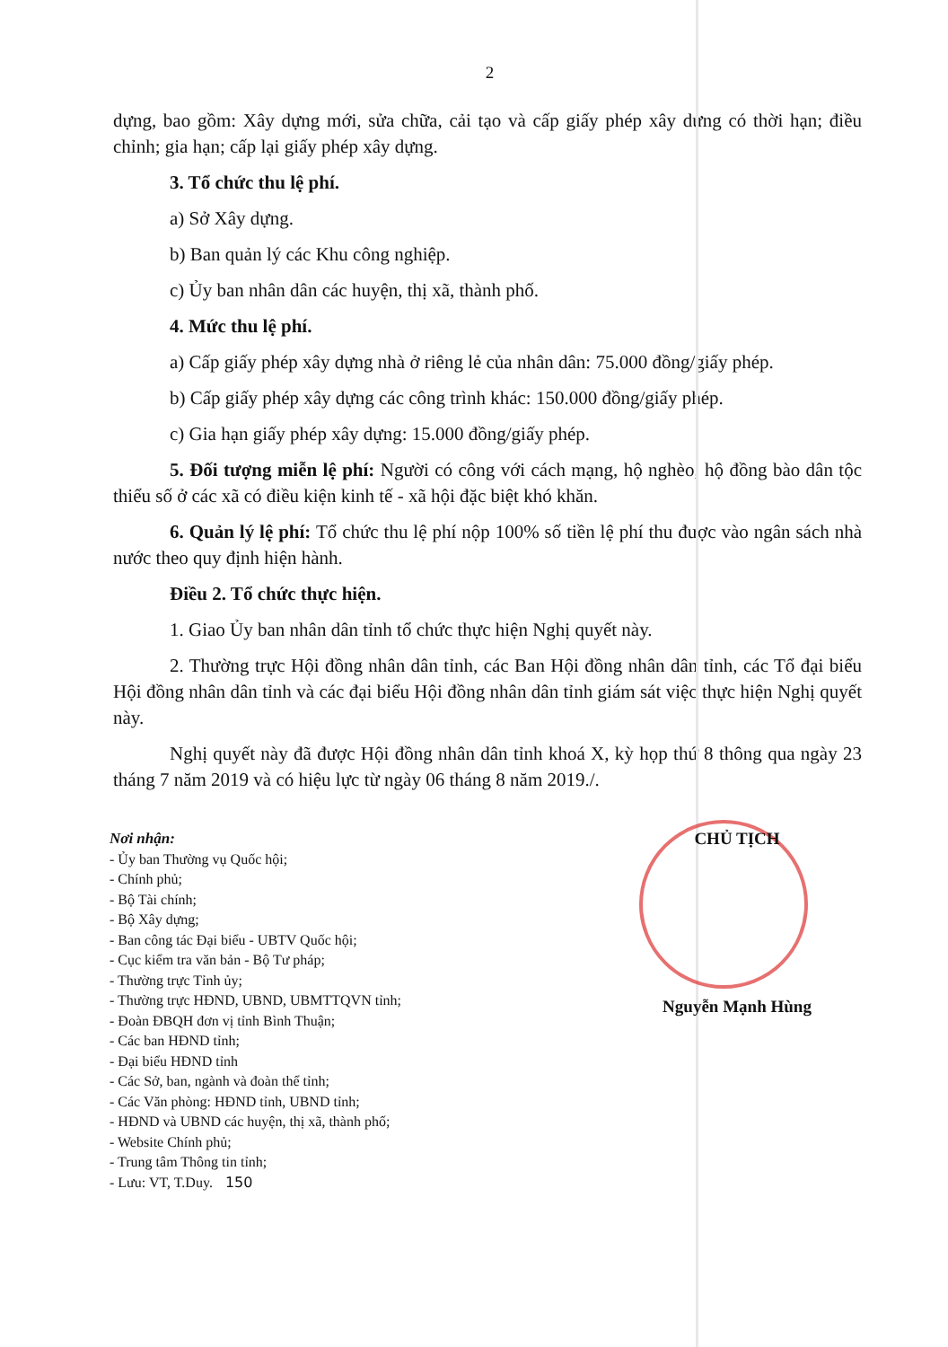2
dựng, bao gồm: Xây dựng mới, sửa chữa, cải tạo và cấp giấy phép xây dựng có thời hạn; điều chỉnh; gia hạn; cấp lại giấy phép xây dựng.
3. Tổ chức thu lệ phí.
a) Sở Xây dựng.
b) Ban quản lý các Khu công nghiệp.
c) Ủy ban nhân dân các huyện, thị xã, thành phố.
4. Mức thu lệ phí.
a) Cấp giấy phép xây dựng nhà ở riêng lẻ của nhân dân: 75.000 đồng/giấy phép.
b) Cấp giấy phép xây dựng các công trình khác: 150.000 đồng/giấy phép.
c) Gia hạn giấy phép xây dựng: 15.000 đồng/giấy phép.
5. Đối tượng miễn lệ phí: Người có công với cách mạng, hộ nghèo, hộ đồng bào dân tộc thiểu số ở các xã có điều kiện kinh tế - xã hội đặc biệt khó khăn.
6. Quản lý lệ phí: Tổ chức thu lệ phí nộp 100% số tiền lệ phí thu được vào ngân sách nhà nước theo quy định hiện hành.
Điều 2. Tổ chức thực hiện.
1. Giao Ủy ban nhân dân tỉnh tổ chức thực hiện Nghị quyết này.
2. Thường trực Hội đồng nhân dân tỉnh, các Ban Hội đồng nhân dân tỉnh, các Tổ đại biểu Hội đồng nhân dân tỉnh và các đại biểu Hội đồng nhân dân tỉnh giám sát việc thực hiện Nghị quyết này.
Nghị quyết này đã được Hội đồng nhân dân tỉnh khoá X, kỳ họp thứ 8 thông qua ngày 23 tháng 7 năm 2019 và có hiệu lực từ ngày 06 tháng 8 năm 2019./.
Nơi nhận:
- Ủy ban Thường vụ Quốc hội;
- Chính phủ;
- Bộ Tài chính;
- Bộ Xây dựng;
- Ban công tác Đại biểu - UBTV Quốc hội;
- Cục kiểm tra văn bản - Bộ Tư pháp;
- Thường trực Tỉnh ủy;
- Thường trực HĐND, UBND, UBMTTQVN tỉnh;
- Đoàn ĐBQH đơn vị tỉnh Bình Thuận;
- Các ban HĐND tỉnh;
- Đại biểu HĐND tỉnh
- Các Sở, ban, ngành và đoàn thể tỉnh;
- Các Văn phòng: HĐND tỉnh, UBND tỉnh;
- HĐND và UBND các huyện, thị xã, thành phố;
- Website Chính phủ;
- Trung tâm Thông tin tỉnh;
- Lưu: VT, T.Duy. 150
CHỦ TỊCH
Nguyễn Mạnh Hùng